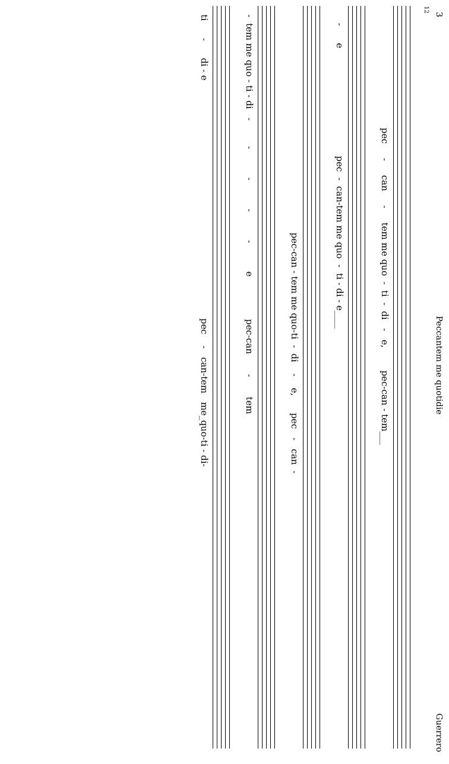3 Peccantem me quotidie Guerrero
12
pec - can - tem me quo - ti - di - e, pec-can - tem___
- e pec - can-tem me quo - ti - di - e____
pec-can - tem me quo-ti - di - e, pec - can -
- tem me quo - ti - di - - - - - e pec-can - tem
ti - di - e pec - can-tem me_quo-ti - di-